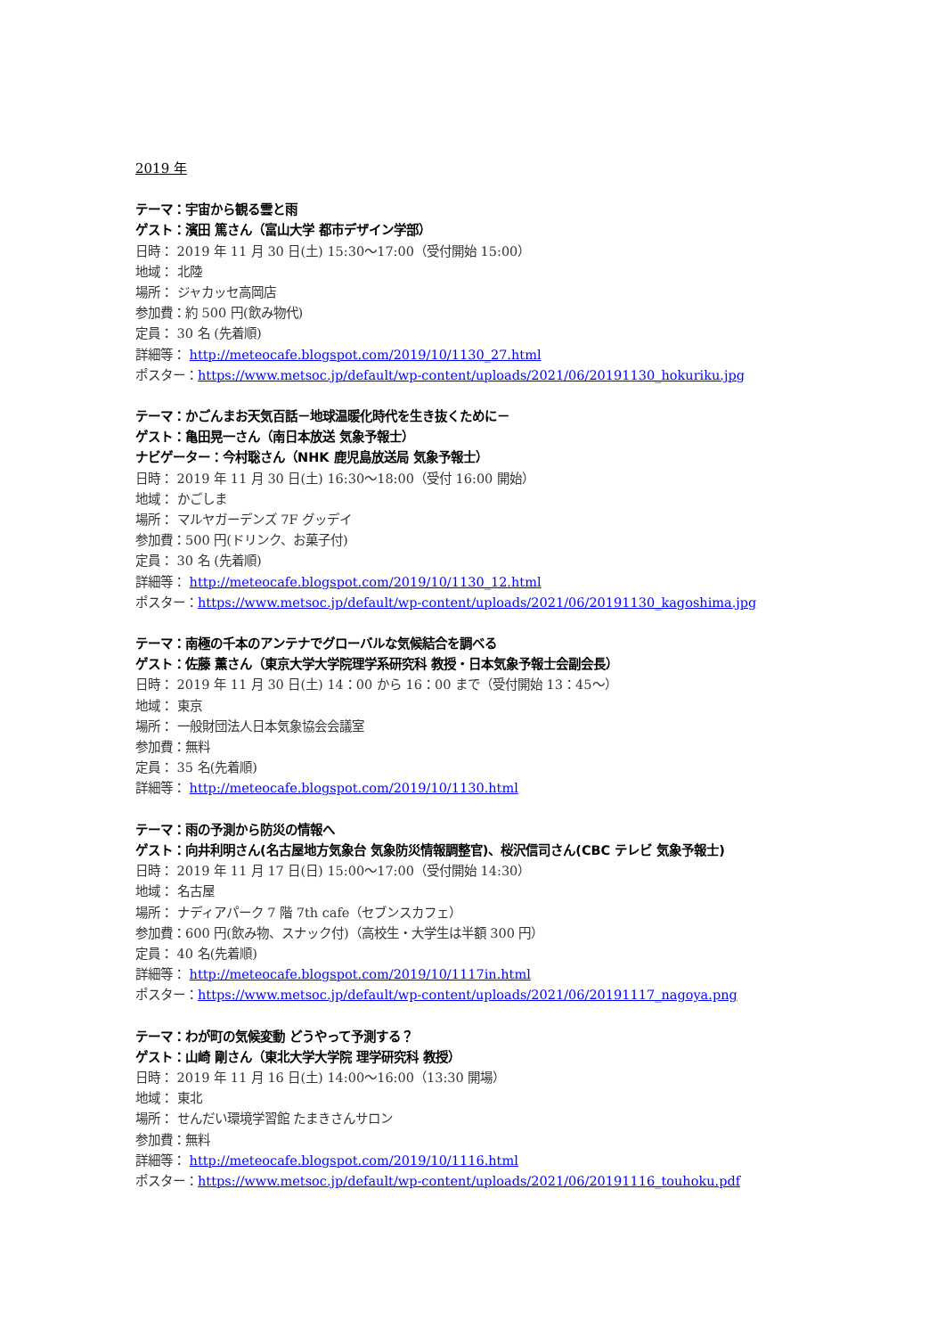2019 年
テーマ：宇宙から観る雲と雨
ゲスト：濱田 篤さん（富山大学 都市デザイン学部）
日時： 2019 年 11 月 30 日(土) 15:30〜17:00（受付開始 15:00）
地域： 北陸
場所： ジャカッセ高岡店
参加費：約 500 円(飲み物代)
定員： 30 名 (先着順)
詳細等： http://meteocafe.blogspot.com/2019/10/1130_27.html
ポスター：https://www.metsoc.jp/default/wp-content/uploads/2021/06/20191130_hokuriku.jpg
テーマ：かごんまお天気百話－地球温暖化時代を生き抜くために－
ゲスト：亀田晃一さん（南日本放送 気象予報士）
ナビゲーター：今村聡さん（NHK 鹿児島放送局 気象予報士）
日時： 2019 年 11 月 30 日(土) 16:30〜18:00（受付 16:00 開始）
地域： かごしま
場所： マルヤガーデンズ 7F グッデイ
参加費：500 円(ドリンク、お菓子付)
定員： 30 名 (先着順)
詳細等： http://meteocafe.blogspot.com/2019/10/1130_12.html
ポスター：https://www.metsoc.jp/default/wp-content/uploads/2021/06/20191130_kagoshima.jpg
テーマ：南極の千本のアンテナでグローバルな気候結合を調べる
ゲスト：佐藤 薫さん（東京大学大学院理学系研究科 教授・日本気象予報士会副会長）
日時： 2019 年 11 月 30 日(土) 14：00 から 16：00 まで（受付開始 13：45～）
地域： 東京
場所： 一般財団法人日本気象協会会議室
参加費：無料
定員： 35 名(先着順)
詳細等： http://meteocafe.blogspot.com/2019/10/1130.html
テーマ：雨の予測から防災の情報へ
ゲスト：向井利明さん(名古屋地方気象台 気象防災情報調整官)、桜沢信司さん(CBC テレビ 気象予報士)
日時： 2019 年 11 月 17 日(日) 15:00〜17:00（受付開始 14:30）
地域： 名古屋
場所： ナディアパーク 7 階 7th cafe（セブンスカフェ）
参加費：600 円(飲み物、スナック付)（高校生・大学生は半額 300 円）
定員： 40 名(先着順)
詳細等： http://meteocafe.blogspot.com/2019/10/1117in.html
ポスター：https://www.metsoc.jp/default/wp-content/uploads/2021/06/20191117_nagoya.png
テーマ：わが町の気候変動 どうやって予測する？
ゲスト：山崎 剛さん（東北大学大学院 理学研究科 教授）
日時： 2019 年 11 月 16 日(土) 14:00〜16:00（13:30 開場）
地域： 東北
場所： せんだい環境学習館 たまきさんサロン
参加費：無料
詳細等： http://meteocafe.blogspot.com/2019/10/1116.html
ポスター：https://www.metsoc.jp/default/wp-content/uploads/2021/06/20191116_touhoku.pdf